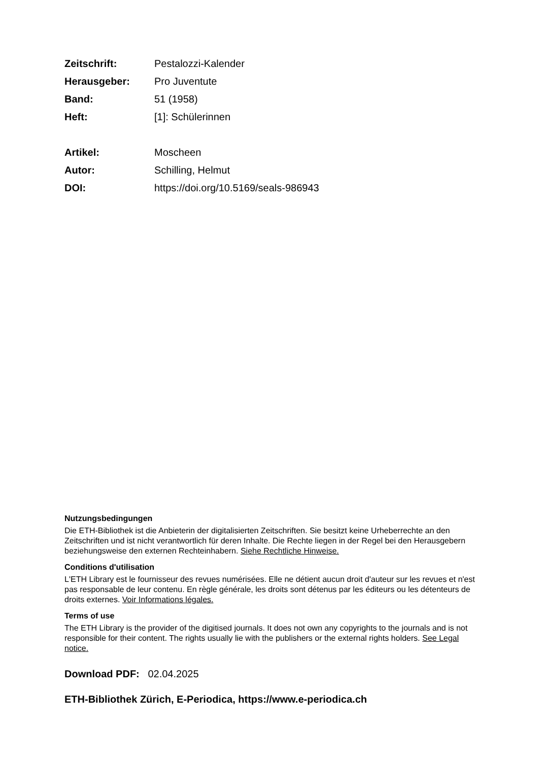Zeitschrift: Pestalozzi-Kalender
Herausgeber: Pro Juventute
Band: 51 (1958)
Heft: [1]: Schülerinnen
Artikel: Moscheen
Autor: Schilling, Helmut
DOI: https://doi.org/10.5169/seals-986943
Nutzungsbedingungen
Die ETH-Bibliothek ist die Anbieterin der digitalisierten Zeitschriften. Sie besitzt keine Urheberrechte an den Zeitschriften und ist nicht verantwortlich für deren Inhalte. Die Rechte liegen in der Regel bei den Herausgebern beziehungsweise den externen Rechteinhabern. Siehe Rechtliche Hinweise.
Conditions d'utilisation
L'ETH Library est le fournisseur des revues numérisées. Elle ne détient aucun droit d'auteur sur les revues et n'est pas responsable de leur contenu. En règle générale, les droits sont détenus par les éditeurs ou les détenteurs de droits externes. Voir Informations légales.
Terms of use
The ETH Library is the provider of the digitised journals. It does not own any copyrights to the journals and is not responsible for their content. The rights usually lie with the publishers or the external rights holders. See Legal notice.
Download PDF: 02.04.2025
ETH-Bibliothek Zürich, E-Periodica, https://www.e-periodica.ch